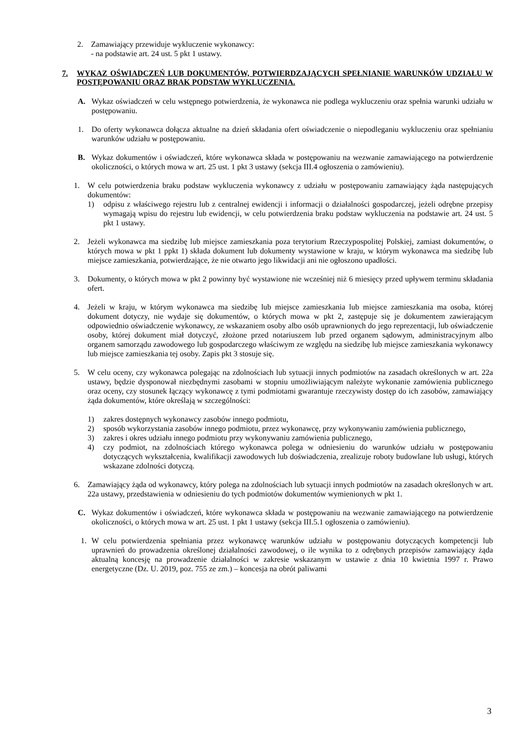2. Zamawiający przewiduje wykluczenie wykonawcy:
- na podstawie art. 24 ust. 5 pkt 1 ustawy.
7. WYKAZ OŚWIADCZEŃ LUB DOKUMENTÓW, POTWIERDZAJĄCYCH SPEŁNIANIE WARUNKÓW UDZIAŁU W POSTĘPOWANIU ORAZ BRAK PODSTAW WYKLUCZENIA.
A. Wykaz oświadczeń w celu wstępnego potwierdzenia, że wykonawca nie podlega wykluczeniu oraz spełnia warunki udziału w postępowaniu.
1. Do oferty wykonawca dołącza aktualne na dzień składania ofert oświadczenie o niepodleganiu wykluczeniu oraz spełnianiu warunków udziału w postępowaniu.
B. Wykaz dokumentów i oświadczeń, które wykonawca składa w postępowaniu na wezwanie zamawiającego na potwierdzenie okoliczności, o których mowa w art. 25 ust. 1 pkt 3 ustawy (sekcja III.4 ogłoszenia o zamówieniu).
1. W celu potwierdzenia braku podstaw wykluczenia wykonawcy z udziału w postępowaniu zamawiający żąda następujących dokumentów:
1) odpisu z właściwego rejestru lub z centralnej ewidencji i informacji o działalności gospodarczej, jeżeli odrębne przepisy wymagają wpisu do rejestru lub ewidencji, w celu potwierdzenia braku podstaw wykluczenia na podstawie art. 24 ust. 5 pkt 1 ustawy.
2. Jeżeli wykonawca ma siedzibę lub miejsce zamieszkania poza terytorium Rzeczypospolitej Polskiej, zamiast dokumentów, o których mowa w pkt 1 ppkt 1) składa dokument lub dokumenty wystawione w kraju, w którym wykonawca ma siedzibę lub miejsce zamieszkania, potwierdzające, że nie otwarto jego likwidacji ani nie ogłoszono upadłości.
3. Dokumenty, o których mowa w pkt 2 powinny być wystawione nie wcześniej niż 6 miesięcy przed upływem terminu składania ofert.
4. Jeżeli w kraju, w którym wykonawca ma siedzibę lub miejsce zamieszkania lub miejsce zamieszkania ma osoba, której dokument dotyczy, nie wydaje się dokumentów, o których mowa w pkt 2, zastępuje się je dokumentem zawierającym odpowiednio oświadczenie wykonawcy, ze wskazaniem osoby albo osób uprawnionych do jego reprezentacji, lub oświadczenie osoby, której dokument miał dotyczyć, złożone przed notariuszem lub przed organem sądowym, administracyjnym albo organem samorządu zawodowego lub gospodarczego właściwym ze względu na siedzibę lub miejsce zamieszkania wykonawcy lub miejsce zamieszkania tej osoby. Zapis pkt 3 stosuje się.
5. W celu oceny, czy wykonawca polegając na zdolnościach lub sytuacji innych podmiotów na zasadach określonych w art. 22a ustawy, będzie dysponował niezbędnymi zasobami w stopniu umożliwiającym należyte wykonanie zamówienia publicznego oraz oceny, czy stosunek łączący wykonawcę z tymi podmiotami gwarantuje rzeczywisty dostęp do ich zasobów, zamawiający żąda dokumentów, które określają w szczególności:
1) zakres dostępnych wykonawcy zasobów innego podmiotu,
2) sposób wykorzystania zasobów innego podmiotu, przez wykonawcę, przy wykonywaniu zamówienia publicznego,
3) zakres i okres udziału innego podmiotu przy wykonywaniu zamówienia publicznego,
4) czy podmiot, na zdolnościach którego wykonawca polega w odniesieniu do warunków udziału w postępowaniu dotyczących wykształcenia, kwalifikacji zawodowych lub doświadczenia, zrealizuje roboty budowlane lub usługi, których wskazane zdolności dotyczą.
6. Zamawiający żąda od wykonawcy, który polega na zdolnościach lub sytuacji innych podmiotów na zasadach określonych w art. 22a ustawy, przedstawienia w odniesieniu do tych podmiotów dokumentów wymienionych w pkt 1.
C. Wykaz dokumentów i oświadczeń, które wykonawca składa w postępowaniu na wezwanie zamawiającego na potwierdzenie okoliczności, o których mowa w art. 25 ust. 1 pkt 1 ustawy (sekcja III.5.1 ogłoszenia o zamówieniu).
1. W celu potwierdzenia spełniania przez wykonawcę warunków udziału w postępowaniu dotyczących kompetencji lub uprawnień do prowadzenia określonej działalności zawodowej, o ile wynika to z odrębnych przepisów zamawiający żąda aktualną koncesję na prowadzenie działalności w zakresie wskazanym w ustawie z dnia 10 kwietnia 1997 r. Prawo energetyczne (Dz. U. 2019, poz. 755 ze zm.) – koncesja na obrót paliwami
3